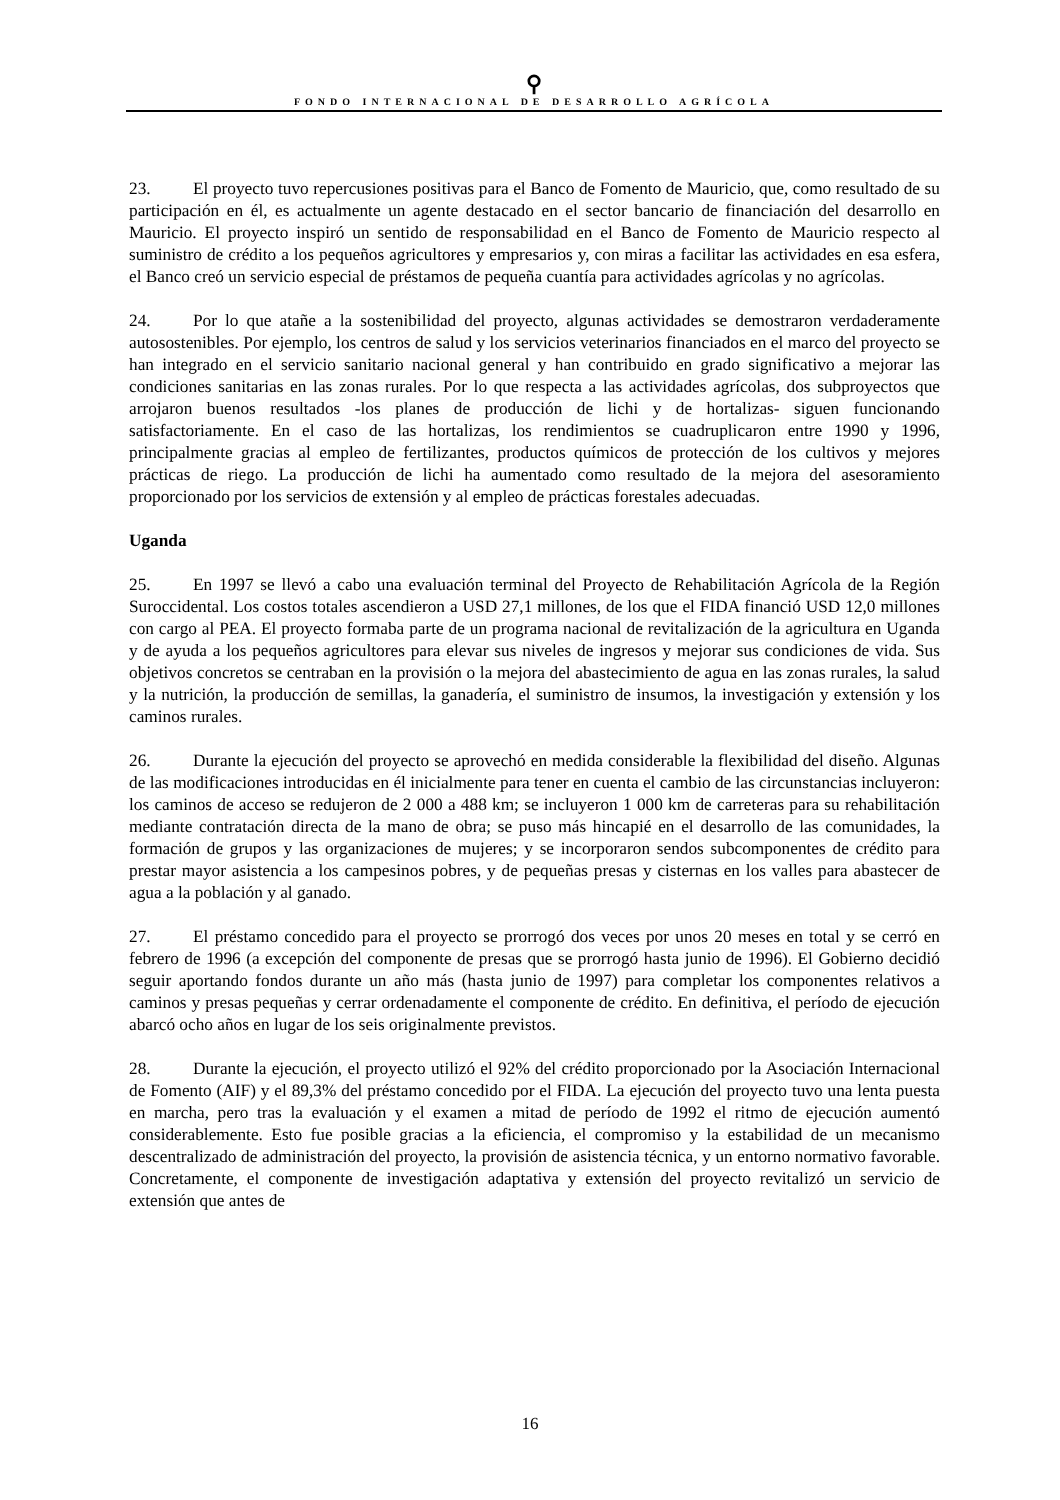⚲
FONDO INTERNACIONAL DE DESARROLLO AGRÍCOLA
23. El proyecto tuvo repercusiones positivas para el Banco de Fomento de Mauricio, que, como resultado de su participación en él, es actualmente un agente destacado en el sector bancario de financiación del desarrollo en Mauricio. El proyecto inspiró un sentido de responsabilidad en el Banco de Fomento de Mauricio respecto al suministro de crédito a los pequeños agricultores y empresarios y, con miras a facilitar las actividades en esa esfera, el Banco creó un servicio especial de préstamos de pequeña cuantía para actividades agrícolas y no agrícolas.
24. Por lo que atañe a la sostenibilidad del proyecto, algunas actividades se demostraron verdaderamente autosostenibles. Por ejemplo, los centros de salud y los servicios veterinarios financiados en el marco del proyecto se han integrado en el servicio sanitario nacional general y han contribuido en grado significativo a mejorar las condiciones sanitarias en las zonas rurales. Por lo que respecta a las actividades agrícolas, dos subproyectos que arrojaron buenos resultados -los planes de producción de lichi y de hortalizas- siguen funcionando satisfactoriamente. En el caso de las hortalizas, los rendimientos se cuadruplicaron entre 1990 y 1996, principalmente gracias al empleo de fertilizantes, productos químicos de protección de los cultivos y mejores prácticas de riego. La producción de lichi ha aumentado como resultado de la mejora del asesoramiento proporcionado por los servicios de extensión y al empleo de prácticas forestales adecuadas.
Uganda
25. En 1997 se llevó a cabo una evaluación terminal del Proyecto de Rehabilitación Agrícola de la Región Suroccidental. Los costos totales ascendieron a USD 27,1 millones, de los que el FIDA financió USD 12,0 millones con cargo al PEA. El proyecto formaba parte de un programa nacional de revitalización de la agricultura en Uganda y de ayuda a los pequeños agricultores para elevar sus niveles de ingresos y mejorar sus condiciones de vida. Sus objetivos concretos se centraban en la provisión o la mejora del abastecimiento de agua en las zonas rurales, la salud y la nutrición, la producción de semillas, la ganadería, el suministro de insumos, la investigación y extensión y los caminos rurales.
26. Durante la ejecución del proyecto se aprovechó en medida considerable la flexibilidad del diseño. Algunas de las modificaciones introducidas en él inicialmente para tener en cuenta el cambio de las circunstancias incluyeron: los caminos de acceso se redujeron de 2 000 a 488 km; se incluyeron 1 000 km de carreteras para su rehabilitación mediante contratación directa de la mano de obra; se puso más hincapié en el desarrollo de las comunidades, la formación de grupos y las organizaciones de mujeres; y se incorporaron sendos subcomponentes de crédito para prestar mayor asistencia a los campesinos pobres, y de pequeñas presas y cisternas en los valles para abastecer de agua a la población y al ganado.
27. El préstamo concedido para el proyecto se prorrogó dos veces por unos 20 meses en total y se cerró en febrero de 1996 (a excepción del componente de presas que se prorrogó hasta junio de 1996). El Gobierno decidió seguir aportando fondos durante un año más (hasta junio de 1997) para completar los componentes relativos a caminos y presas pequeñas y cerrar ordenadamente el componente de crédito. En definitiva, el período de ejecución abarcó ocho años en lugar de los seis originalmente previstos.
28. Durante la ejecución, el proyecto utilizó el 92% del crédito proporcionado por la Asociación Internacional de Fomento (AIF) y el 89,3% del préstamo concedido por el FIDA. La ejecución del proyecto tuvo una lenta puesta en marcha, pero tras la evaluación y el examen a mitad de período de 1992 el ritmo de ejecución aumentó considerablemente. Esto fue posible gracias a la eficiencia, el compromiso y la estabilidad de un mecanismo descentralizado de administración del proyecto, la provisión de asistencia técnica, y un entorno normativo favorable. Concretamente, el componente de investigación adaptativa y extensión del proyecto revitalizó un servicio de extensión que antes de
16